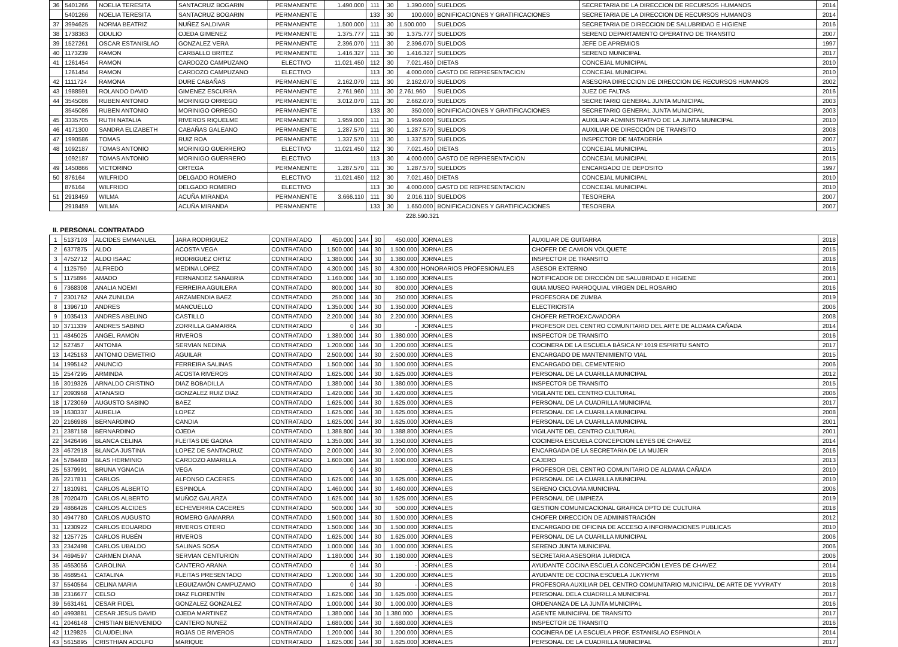| 36 | 5401266 | NOELIA TERESITA | SANTACRUZ BOGARIN | PERMANENTE | 1.490.000 | 111 | 30 | 1.390.000 | SUELDOS | SECRETARIA DE LA DIRECCION DE RECURSOS HUMANOS | 2014 |
| | 5401266 | NOELIA TERESITA | SANTACRUZ BOGARIN | PERMANENTE | | 133 | 30 | 100.000 | BONIFICACIONES Y GRATIFICACIONES | SECRETARIA DE LA DIRECCION DE RECURSOS HUMANOS | 2014 |
| 37 | 3994625 | NORMA BEATRIZ | NUÑEZ SALDIVAR | PERMANENTE | 1.500.000 | 111 | 30 | 1.500.000 | SUELDOS | SECRETARIA DE DIRECCION DE SALUBRIDAD E HIGIENE | 2016 |
| 38 | 1738363 | ODULIO | OJEDA GIMENEZ | PERMANENTE | 1.375.777 | 111 | 30 | 1.375.777 | SUELDOS | SERENO DEPARTAMENTO OPERATIVO DE TRANSITO | 2007 |
| 39 | 1527261 | OSCAR ESTANISLAO | GONZALEZ VERA | PERMANENTE | 2.396.070 | 111 | 30 | 2.396.070 | SUELDOS | JEFE DE APREMIOS | 1997 |
| 40 | 1173239 | RAMON | CARBALLO BRITEZ | PERMANENTE | 1.416.327 | 111 | 30 | 1.416.327 | SUELDOS | SERENO MUNICIPAL | 2017 |
| 41 | 1261454 | RAMON | CARDOZO CAMPUZANO | ELECTIVO | 11.021.450 | 112 | 30 | 7.021.450 | DIETAS | CONCEJAL MUNICIPAL | 2010 |
| | 1261454 | RAMON | CARDOZO CAMPUZANO | ELECTIVO | | 113 | 30 | 4.000.000 | GASTO DE REPRESENTACION | CONCEJAL MUNICIPAL | 2010 |
| 42 | 1111724 | RAMONA | DURE CABAÑAS | PERMANENTE | 2.162.070 | 111 | 30 | 2.162.070 | SUELDOS | ASESORA DIRECCION DE DIRECCION DE RECURSOS HUMANOS | 2002 |
| 43 | 1988591 | ROLANDO DAVID | GIMENEZ ESCURRA | PERMANENTE | 2.761.960 | 111 | 30 | 2.761.960 | SUELDOS | JUEZ DE FALTAS | 2016 |
| 44 | 3545086 | RUBEN ANTONIO | MORINIGO ORREGO | PERMANENTE | 3.012.070 | 111 | 30 | 2.662.070 | SUELDOS | SECRETARIO GENERAL JUNTA MUNICIPAL | 2003 |
| | 3545086 | RUBEN ANTONIO | MORINIGO ORREGO | PERMANENTE | | 133 | 30 | 350.000 | BONIFICACIONES Y GRATIFICACIONES | SECRETARIO GENERAL JUNTA MUNICIPAL | 2003 |
| 45 | 3335705 | RUTH NATALIA | RIVEROS RIQUELME | PERMANENTE | 1.959.000 | 111 | 30 | 1.959.000 | SUELDOS | AUXILIAR ADMINISTRATIVO DE LA JUNTA MUNICIPAL | 2010 |
| 46 | 4171300 | SANDRA ELIZABETH | CABAÑAS GALEANO | PERMANENTE | 1.287.570 | 111 | 30 | 1.287.570 | SUELDOS | AUXILIAR DE DIRECCIÓN DE TRANSITO | 2008 |
| 47 | 1990586 | TOMAS | RUIZ ROA | PERMANENTE | 1.337.570 | 111 | 30 | 1.337.570 | SUELDOS | INSPECTOR DE MATADERÍA | 2007 |
| 48 | 1092187 | TOMAS ANTONIO | MORINIGO GUERRERO | ELECTIVO | 11.021.450 | 112 | 30 | 7.021.450 | DIETAS | CONCEJAL MUNICIPAL | 2015 |
| | 1092187 | TOMAS ANTONIO | MORINIGO GUERRERO | ELECTIVO | | 113 | 30 | 4.000.000 | GASTO DE REPRESENTACION | CONCEJAL MUNICIPAL | 2015 |
| 49 | 1450866 | VICTORINO | ORTEGA | PERMANENTE | 1.287.570 | 111 | 30 | 1.287.570 | SUELDOS | ENCARGADO DE DEPOSITO | 1997 |
| 50 | 876164 | WILFRIDO | DELGADO ROMERO | ELECTIVO | 11.021.450 | 112 | 30 | 7.021.450 | DIETAS | CONCEJAL MUNICIPAL | 2010 |
| | 876164 | WILFRIDO | DELGADO ROMERO | ELECTIVO | | 113 | 30 | 4.000.000 | GASTO DE REPRESENTACION | CONCEJAL MUNICIPAL | 2010 |
| 51 | 2918459 | WILMA | ACUÑA MIRANDA | PERMANENTE | 3.666.110 | 111 | 30 | 2.016.110 | SUELDOS | TESORERA | 2007 |
| | 2918459 | WILMA | ACUÑA MIRANDA | PERMANENTE | | 133 | 30 | 1.650.000 | BONIFICACIONES Y GRATIFICACIONES | TESORERA | 2007 |
228.590.321
II. PERSONAL CONTRATADO
| 1 | 5137103 | ALCIDES EMMANUEL | JARA RODRIGUEZ | CONTRATADO | 450.000 | 144 | 30 | 450.000 | JORNALES | AUXILIAR DE GUITARRA | 2018 |
| 2 | 6377875 | ALDO | ACOSTA VEGA | CONTRATADO | 1.500.000 | 144 | 30 | 1.500.000 | JORNALES | CHOFER DE CAMION VOLQUETE | 2015 |
| 3 | 4752712 | ALDO ISAAC | RODRIGUEZ ORTIZ | CONTRATADO | 1.380.000 | 144 | 30 | 1.380.000 | JORNALES | INSPECTOR DE TRANSITO | 2018 |
| 4 | 1125750 | ALFREDO | MEDINA LOPEZ | CONTRATADO | 4.300.000 | 145 | 30 | 4.300.000 | HONORARIOS PROFESIONALES | ASESOR EXTERNO | 2016 |
| 5 | 1175896 | AMADO | FERNANDEZ SANABRIA | CONTRATADO | 1.160.000 | 144 | 30 | 1.160.000 | JORNALES | NOTIFICADOR DE DIRCCIÓN DE SALUBRIDAD E HIGIENE | 2001 |
| 6 | 7368308 | ANALIA NOEMI | FERREIRA AGUILERA | CONTRATADO | 800.000 | 144 | 30 | 800.000 | JORNALES | GUIA MUSEO PARROQUIAL VIRGEN DEL ROSARIO | 2016 |
| 7 | 2301762 | ANA ZUNILDA | ARZAMENDIA BAEZ | CONTRATADO | 250.000 | 144 | 30 | 250.000 | JORNALES | PROFESORA DE ZUMBA | 2019 |
| 8 | 1396710 | ANDRES | MANCUELLO | CONTRATADO | 1.350.000 | 144 | 30 | 1.350.000 | JORNALES | ELECTRICISTA | 2006 |
| 9 | 1035413 | ANDRES ABELINO | CASTILLO | CONTRATADO | 2.200.000 | 144 | 30 | 2.200.000 | JORNALES | CHOFER RETROEXCAVADORA | 2008 |
| 10 | 3711339 | ANDRES SABINO | ZORRILLA GAMARRA | CONTRATADO | 0 | 144 | 30 | - | JORNALES | PROFESOR DEL CENTRO COMUNITARIO DEL ARTE DE ALDAMA CAÑADA | 2014 |
| 11 | 4845025 | ANGEL RAMON | RIVEROS | CONTRATADO | 1.380.000 | 144 | 30 | 1.380.000 | JORNALES | INSPECTOR DE TRANSITO | 2016 |
| 12 | 527457 | ANTONIA | SERVIAN NEDINA | CONTRATADO | 1.200.000 | 144 | 30 | 1.200.000 | JORNALES | COCINERA DE LA ESCUELA BÁSICA Nº 1019 ESPIRITU SANTO | 2017 |
| 13 | 1425163 | ANTONIO DEMETRIO | AGUILAR | CONTRATADO | 2.500.000 | 144 | 30 | 2.500.000 | JORNALES | ENCARGADO DE MANTENIMIENTO VIAL | 2015 |
| 14 | 1995142 | ANUNCIO | FERREIRA SALINAS | CONTRATADO | 1.500.000 | 144 | 30 | 1.500.000 | JORNALES | ENCARGADO DEL CEMENTERIO | 2006 |
| 15 | 2547295 | ARMINDA | ACOSTA RIVEROS | CONTRATADO | 1.625.000 | 144 | 30 | 1.625.000 | JORNALES | PERSONAL DE LA CUARILLA MUNICIPAL | 2012 |
| 16 | 3019326 | ARNALDO CRISTINO | DIAZ BOBADILLA | CONTRATADO | 1.380.000 | 144 | 30 | 1.380.000 | JORNALES | INSPECTOR DE TRANSITO | 2015 |
| 17 | 2093968 | ATANASIO | GONZALEZ RUIZ DIAZ | CONTRATADO | 1.420.000 | 144 | 30 | 1.420.000 | JORNALES | VIGILANTE DEL CENTRO CULTURAL | 2006 |
| 18 | 1723069 | AUGUSTO SABINO | BAEZ | CONTRATADO | 1.625.000 | 144 | 30 | 1.625.000 | JORNALES | PERSONAL DE LA CUADRILLA MUNICIPAL | 2017 |
| 19 | 1630337 | AURELIA | LOPEZ | CONTRATADO | 1.625.000 | 144 | 30 | 1.625.000 | JORNALES | PERSONAL DE LA CUARILLA MUNICIPAL | 2008 |
| 20 | 2166986 | BERNARDINO | CANDIA | CONTRATADO | 1.625.000 | 144 | 30 | 1.625.000 | JORNALES | PERSONAL DE LA CUARILLA MUNICIPAL | 2001 |
| 21 | 2387158 | BERNARDINO | OJEDA | CONTRATADO | 1.388.800 | 144 | 30 | 1.388.800 | JORNALES | VIGILANTE DEL CENTRO CULTURAL | 2001 |
| 22 | 3426496 | BLANCA CELINA | FLEITAS DE GAONA | CONTRATADO | 1.350.000 | 144 | 30 | 1.350.000 | JORNALES | COCINERA ESCUELA CONCEPCION LEYES DE CHAVEZ | 2014 |
| 23 | 4672918 | BLANCA JUSTINA | LOPEZ DE SANTACRUZ | CONTRATADO | 2.000.000 | 144 | 30 | 2.000.000 | JORNALES | ENCARGADA DE LA SECRETARIA DE LA MUJER | 2016 |
| 24 | 5784480 | BLAS HERMINIO | CARDOZO AMARILLA | CONTRATADO | 1.600.000 | 144 | 30 | 1.600.000 | JORNALES | CAJERO | 2013 |
| 25 | 5379991 | BRUNA YGNACIA | VEGA | CONTRATADO | 0 | 144 | 30 | - | JORNALES | PROFESOR DEL CENTRO COMUNITARIO DE ALDAMA CAÑADA | 2010 |
| 26 | 2217811 | CARLOS | ALFONSO CACERES | CONTRATADO | 1.625.000 | 144 | 30 | 1.625.000 | JORNALES | PERSONAL DE LA CUARILLA MUNICIPAL | 2010 |
| 27 | 1810981 | CARLOS ALBERTO | ESPINOLA | CONTRATADO | 1.460.000 | 144 | 30 | 1.460.000 | JORNALES | SERENO CICLOVIA MUNICIPAL | 2006 |
| 28 | 7020470 | CARLOS ALBERTO | MUÑOZ GALARZA | CONTRATADO | 1.625.000 | 144 | 30 | 1.625.000 | JORNALES | PERSONAL DE LIMPIEZA | 2019 |
| 29 | 4866426 | CARLOS ALCIDES | ECHEVERRIA CACERES | CONTRATADO | 500.000 | 144 | 30 | 500.000 | JORNALES | GESTION COMUNICACIONAL GRAFICA DPTO DE CULTURA | 2018 |
| 30 | 4947780 | CARLOS AUGUSTO | ROMERO GAMARRA | CONTRATADO | 1.500.000 | 144 | 30 | 1.500.000 | JORNALES | CHOFER DIRECCION DE ADMINISTRACIÓN | 2012 |
| 31 | 1230922 | CARLOS EDUARDO | RIVEROS OTERO | CONTRATADO | 1.500.000 | 144 | 30 | 1.500.000 | JORNALES | ENCARGADO DE OFICINA DE ACCESO A INFORMACIONES PUBLICAS | 2010 |
| 32 | 1257725 | CARLOS RUBÉN | RIVEROS | CONTRATADO | 1.625.000 | 144 | 30 | 1.625.000 | JORNALES | PERSONAL DE LA CUARILLA MUNICIPAL | 2006 |
| 33 | 2342498 | CARLOS UBALDO | SALINAS SOSA | CONTRATADO | 1.000.000 | 144 | 30 | 1.000.000 | JORNALES | SERENO JUNTA MUNICIPAL | 2006 |
| 34 | 4694597 | CARMEN DIANA | SERVIAN CENTURION | CONTRATADO | 1.180.000 | 144 | 30 | 1.180.000 | JORNALES | SECRETARIA ASESORIA JURIDICA | 2006 |
| 35 | 4653056 | CAROLINA | CANTERO ARANA | CONTRATADO | 0 | 144 | 30 | - | JORNALES | AYUDANTE COCINA ESCUELA CONCEPCIÓN LEYES DE CHAVEZ | 2014 |
| 36 | 4689541 | CATALINA | FLEITAS PRESENTADO | CONTRATADO | 1.200.000 | 144 | 30 | 1.200.000 | JORNALES | AYUDANTE DE COCINA ESCUELA JUKYRYMI | 2016 |
| 37 | 5540564 | CELINA MARIA | LEGUIZAMÓN CAMPUZAMO | CONTRATADO | 0 | 144 | 30 | - | JORNALES | PROFESORA AUXILIAR DEL CENTRO COMUNITARIO MUNICIPAL DE ARTE DE YVYRATY | 2018 |
| 38 | 2316677 | CELSO | DIAZ FLORENTÍN | CONTRATADO | 1.625.000 | 144 | 30 | 1.625.000 | JORNALES | PERSONAL DELA CUADRILLA MUNICIPAL | 2017 |
| 39 | 5631461 | CESAR FIDEL | GONZALEZ GONZALEZ | CONTRATADO | 1.000.000 | 144 | 30 | 1.000.000 | JORNALES | ORDENANZA DE LA JUNTA MUNICIPAL | 2016 |
| 40 | 4993881 | CESAR JESUS DAVID | OJEDA MARTINEZ | CONTRATADO | 1.380.000 | 144 | 30 | 1.380.000 | JORNALES | AGENTE MUNICIPAL DE TRANSITO | 2017 |
| 41 | 2046148 | CHISTIAN BIENVENIDO | CANTERO NUNEZ | CONTRATADO | 1.680.000 | 144 | 30 | 1.680.000 | JORNALES | INSPECTOR DE TRANSITO | 2016 |
| 42 | 1129825 | CLAUDELINA | ROJAS DE RIVEROS | CONTRATADO | 1.200.000 | 144 | 30 | 1.200.000 | JORNALES | COCINERA DE LA ESCUELA PROF. ESTANISLAO ESPINOLA | 2014 |
| 43 | 5615895 | CRISTHIAN ADOLFO | MARIQUE | CONTRATADO | 1.625.000 | 144 | 30 | 1.625.000 | JORNALES | PERSONAL DE LA CUADRILLA MUNICIPAL | 2017 |